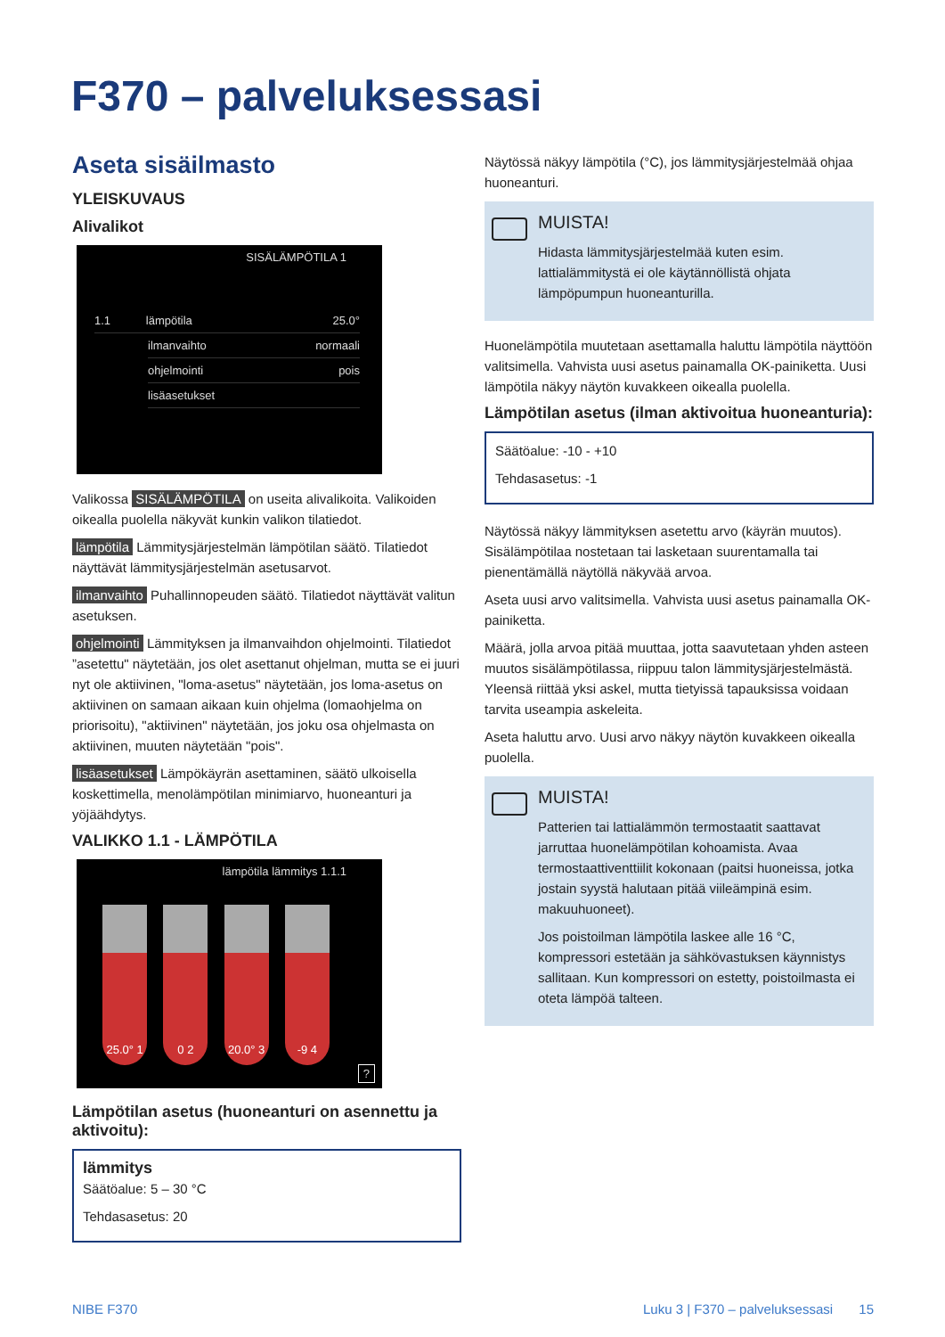F370 – palveluksessasi
Aseta sisäilmasto
YLEISKUVAUS
Alivalikot
SISÄLÄMPÖTILA 1
1.1 lämpötila 25.0°
ilmanvaihto normaali
ohjelmointi pois
lisäasetukset
Valikossa SISÄLÄMPÖTILA on useita alivalikoita. Valikoiden oikealla puolella näkyvät kunkin valikon tilatiedot.
lämpötila Lämmitysjärjestelmän lämpötilan säätö. Tilatiedot näyttävät lämmitysjärjestelmän asetusarvot.
ilmanvaihto Puhallinnopeuden säätö. Tilatiedot näyttävät valitun asetuksen.
ohjelmointi Lämmityksen ja ilmanvaihdon ohjelmointi. Tilatiedot ”asetettu" näytetään, jos olet asettanut ohjelman, mutta se ei juuri nyt ole aktiivinen, "loma-asetus" näytetään, jos loma-asetus on aktiivinen on samaan aikaan kuin ohjelma (lomaohjelma on priorisoitu), "aktiivinen" näytetään, jos joku osa ohjelmasta on aktiivinen, muuten näytetään "pois".
lisäasetukset Lämpökäyrän asettaminen, säätö ulkoisella koskettimella, menolämpötilan minimiarvo, huoneanturi ja yöjäähdytys.
VALIKKO 1.1 - LÄMPÖTILA
lämpötila lämmitys 1.1.1
25.0° 1
0 2 20.0° 3
-9 4
?
Lämpötilan asetus (huoneanturi on asennettu ja aktivoitu):
lämmitys
Säätöalue: 5 – 30 °C
Tehdasasetus: 20
Näytössä näkyy lämpötila (°C), jos lämmitysjärjestelmää ohjaa huoneanturi.
MUISTA!
Hidasta lämmitysjärjestelmää kuten esim. lattialämmitystä ei ole käytännöllistä ohjata lämpöpumpun huoneanturilla.
Huonelämpötila muutetaan asettamalla haluttu lämpötila näyttöön valitsimella. Vahvista uusi asetus painamalla OK-painiketta. Uusi lämpötila näkyy näytön kuvakkeen oikealla puolella.
Lämpötilan asetus (ilman aktivoitua huoneanturia):
Säätöalue: -10 - +10
Tehdasasetus: -1
Näytössä näkyy lämmityksen asetettu arvo (käyrän muutos). Sisälämpötilaa nostetaan tai lasketaan suurentamalla tai pienentämällä näytöllä näkyvää arvoa.
Aseta uusi arvo valitsimella. Vahvista uusi asetus painamalla OK-painiketta.
Määrä, jolla arvoa pitää muuttaa, jotta saavutetaan yhden asteen muutos sisälämpötilassa, riippuu talon lämmitysjärjestelmästä. Yleensä riittää yksi askel, mutta tietyissä tapauksissa voidaan tarvita useampia askeleita.
Aseta haluttu arvo. Uusi arvo näkyy näytön kuvakkeen oikealla puolella.
MUISTA!
Patterien tai lattialämmön termostaatit saattavat jarruttaa huonelämpötilan kohoamista. Avaa termostaattiventtiilit kokonaan (paitsi huoneissa, jotka jostain syystä halutaan pitää viileämpinä esim. makuuhuoneet).
Jos poistoilman lämpötila laskee alle 16 °C, kompressori estetään ja sähkövastuksen käynnistys sallitaan. Kun kompressori on estetty, poistoilmasta ei oteta lämpöä talteen.
NIBE F370 Luku 3 | F370 – palveluksessasi 15